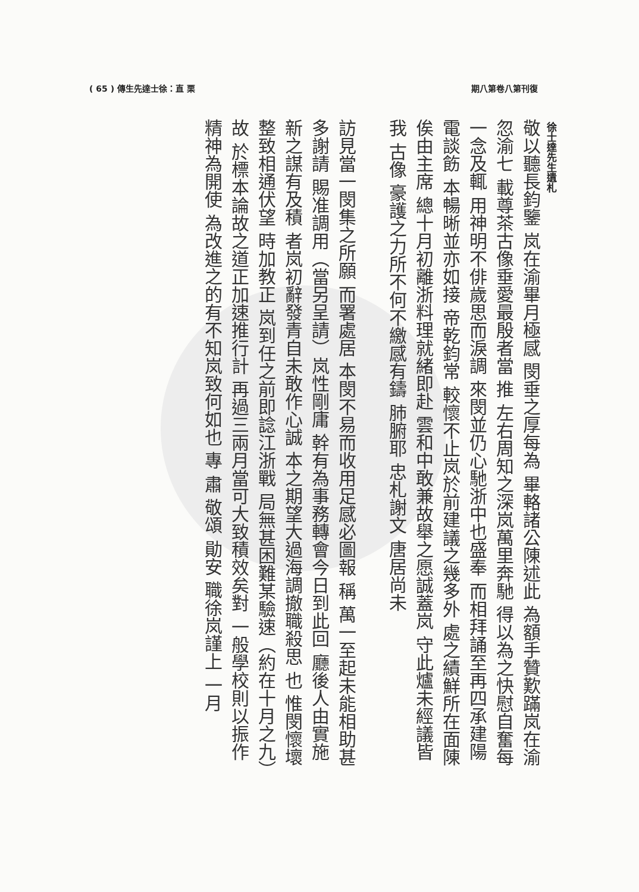( 65 ) 傳生先達士徐：直 栗 期八第卷八第刊復
徐士達先生遺札
敬以聽長鈞鑒 岚在渝畢月極感 閔垂之厚每為 畢輅諸公陳述此 為額手贊歎蹣岚在渝忽渝七 載尊茶古像垂愛最殷者當 推 左右周知之深岚萬里奔馳 得以為之快慰自奮每一念及輒 用神明不俳歲思而淚調 來閔並仍心馳浙中也盛奉 而相拜誦至再四承建陽電談飭 本暢晰並亦如接 帝乾鈞常 較懷不止岚於前建議之幾多外 處之績鮮所在面陳俟由主席 總十月初離浙料理就緒即赴 雲和中敢兼故舉之愿誠蓋岚 守此爐未經議皆我 古像 豪護之力所不何不繳感有鑄 肺腑耶 忠札謝文 唐居尚未
訪見當一閔集之所願 而署處居 本閔不易而收用足感必圖報 稱 萬一至起未能相助甚多謝請 賜准調用（當另呈請）岚性剛庸 幹有為事務轉會今日到此回 廳後人由實施新之謀有及積 者岚初辭發青自未敢作心誠 本之期望大過海調撤職殺思 也 惟閔懷壞整致相通伏望 時加教正 岚到任之前即諗江浙戰 局無甚困難某驗速（約在十月之九）故 於標本論故之道正加速推行計 再過三兩月當可大致積效矣對 一般學校則以振作精神為開使 為改進之的有不知岚致何如也 專 肅 敬頌 勛安 職徐岚謹上 一月